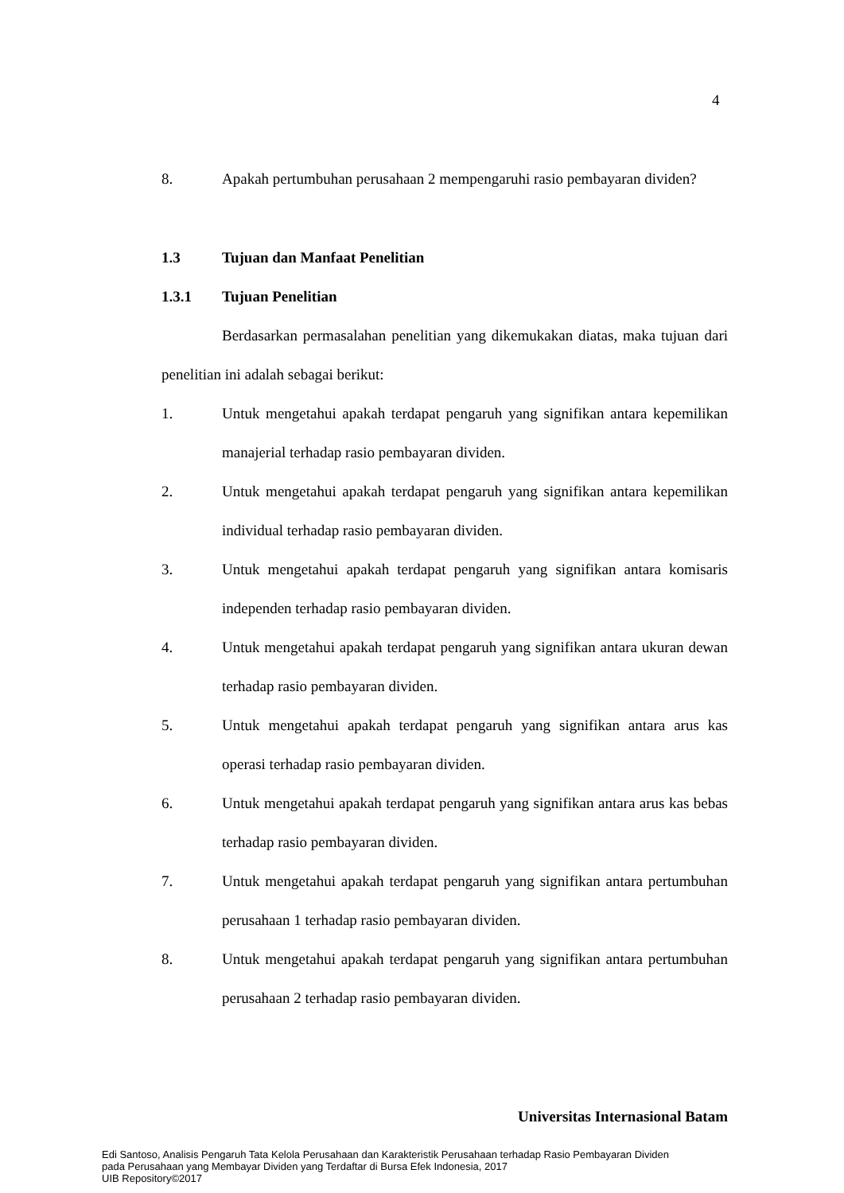4
8. Apakah pertumbuhan perusahaan 2 mempengaruhi rasio pembayaran dividen?
1.3 Tujuan dan Manfaat Penelitian
1.3.1 Tujuan Penelitian
Berdasarkan permasalahan penelitian yang dikemukakan diatas, maka tujuan dari penelitian ini adalah sebagai berikut:
1. Untuk mengetahui apakah terdapat pengaruh yang signifikan antara kepemilikan manajerial terhadap rasio pembayaran dividen.
2. Untuk mengetahui apakah terdapat pengaruh yang signifikan antara kepemilikan individual terhadap rasio pembayaran dividen.
3. Untuk mengetahui apakah terdapat pengaruh yang signifikan antara komisaris independen terhadap rasio pembayaran dividen.
4. Untuk mengetahui apakah terdapat pengaruh yang signifikan antara ukuran dewan terhadap rasio pembayaran dividen.
5. Untuk mengetahui apakah terdapat pengaruh yang signifikan antara arus kas operasi terhadap rasio pembayaran dividen.
6. Untuk mengetahui apakah terdapat pengaruh yang signifikan antara arus kas bebas terhadap rasio pembayaran dividen.
7. Untuk mengetahui apakah terdapat pengaruh yang signifikan antara pertumbuhan perusahaan 1 terhadap rasio pembayaran dividen.
8. Untuk mengetahui apakah terdapat pengaruh yang signifikan antara pertumbuhan perusahaan 2 terhadap rasio pembayaran dividen.
Universitas Internasional Batam
Edi Santoso, Analisis Pengaruh Tata Kelola Perusahaan dan Karakteristik Perusahaan terhadap Rasio Pembayaran Dividen
pada Perusahaan yang Membayar Dividen yang Terdaftar di Bursa Efek Indonesia, 2017
UIB Repository©2017